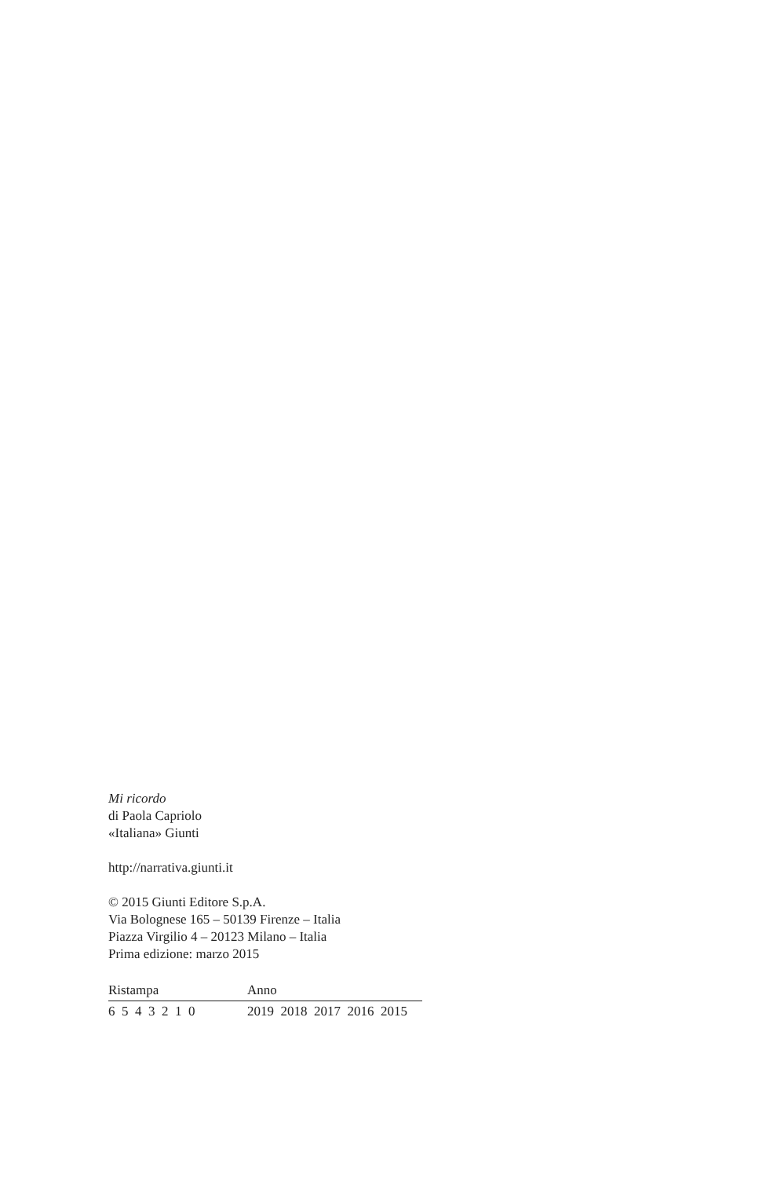Mi ricordo
di Paola Capriolo
«Italiana» Giunti
http://narrativa.giunti.it
© 2015 Giunti Editore S.p.A.
Via Bolognese 165 – 50139 Firenze – Italia
Piazza Virgilio 4 – 20123 Milano – Italia
Prima edizione: marzo 2015
| Ristampa | Anno |
| 6 5 4 3 2 1 0 | 2019 2018 2017 2016 2015 |